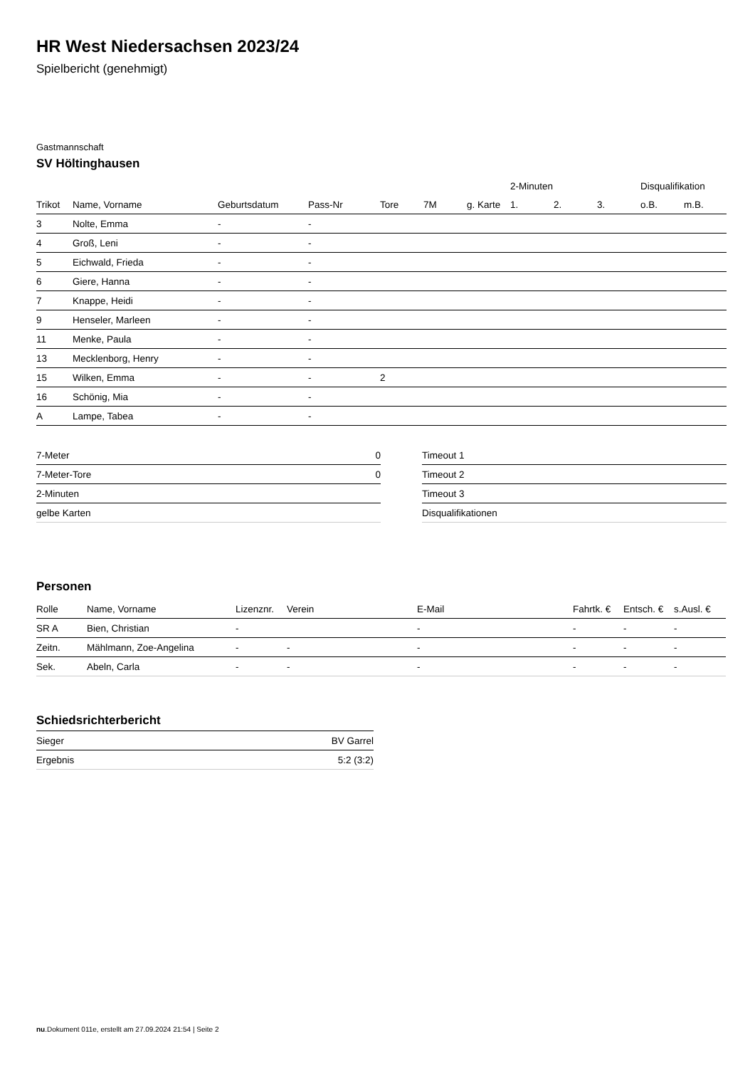HR West Niedersachsen 2023/24
Spielbericht (genehmigt)
Gastmannschaft
SV Höltinghausen
| | | | | | | | 2-Minuten | | | Disqualifikation | |
| --- | --- | --- | --- | --- | --- | --- | --- | --- | --- | --- | --- |
| Trikot | Name, Vorname | Geburtsdatum | Pass-Nr | Tore | 7M | g. Karte | 1. | 2. | 3. | o.B. | m.B. |
| 3 | Nolte, Emma | - | - | | | | | | | | |
| 4 | Groß, Leni | - | - | | | | | | | | |
| 5 | Eichwald, Frieda | - | - | | | | | | | | |
| 6 | Giere, Hanna | - | - | | | | | | | | |
| 7 | Knappe, Heidi | - | - | | | | | | | | |
| 9 | Henseler, Marleen | - | - | | | | | | | | |
| 11 | Menke, Paula | - | - | | | | | | | | |
| 13 | Mecklenborg, Henry | - | - | | | | | | | | |
| 15 | Wilken, Emma | - | - | 2 | | | | | | | |
| 16 | Schönig, Mia | - | - | | | | | | | | |
| A | Lampe, Tabea | - | - | | | | | | | | |
| 7-Meter | 0 |
| 7-Meter-Tore | 0 |
| 2-Minuten | |
| gelbe Karten | |
| Timeout 1 |
| Timeout 2 |
| Timeout 3 |
| Disqualifikationen |
Personen
| Rolle | Name, Vorname | Lizenznr. | Verein | E-Mail | Fahrtk. € | Entsch. € | s.Ausl. € |
| --- | --- | --- | --- | --- | --- | --- | --- |
| SR A | Bien, Christian | - | | - | - | - | - |
| Zeitn. | Mählmann, Zoe-Angelina | - | - | - | - | - | - |
| Sek. | Abeln, Carla | - | - | - | - | - | - |
Schiedsrichterbericht
| Sieger | BV Garrel |
| Ergebnis | 5:2 (3:2) |
nu.Dokument 011e, erstellt am 27.09.2024 21:54 | Seite 2